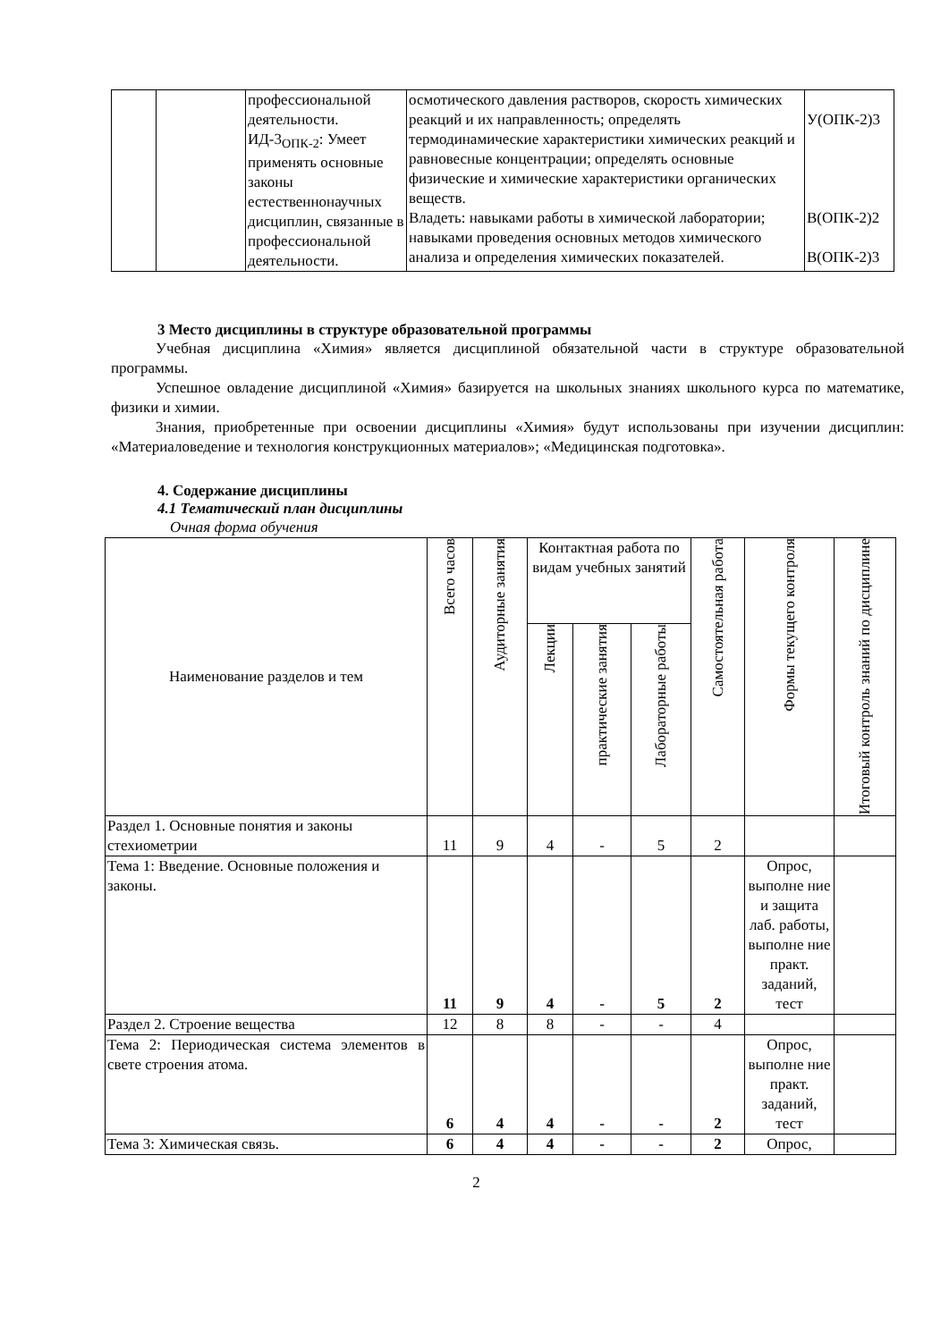| | | профессиональной деятельности. ИД-3<sub>ОПК-2</sub>: Умеет применять основные законы естественнонаучных дисциплин, связанные в профессиональной деятельности. | осмотического давления растворов, скорость химических реакций и их направленность; определять термодинамические характеристики химических реакций и равновесные концентрации; определять основные физические и химические характеристики органических веществ. Владеть: навыками работы в химической лаборатории; навыками проведения основных методов химического анализа и определения химических показателей. | У(ОПК-2)3 В(ОПК-2)2 В(ОПК-2)3 |
3 Место дисциплины в структуре образовательной программы
Учебная дисциплина «Химия» является дисциплиной обязательной части в структуре образовательной программы.
Успешное овладение дисциплиной «Химия» базируется на школьных знаниях школьного курса по математике, физики и химии.
Знания, приобретенные при освоении дисциплины «Химия» будут использованы при изучении дисциплин: «Материаловедение и технология конструкционных материалов»; «Медицинская подготовка».
4. Содержание дисциплины
4.1 Тематический план дисциплины
Очная форма обучения
| Наименование разделов и тем | Всего часов | Аудиторные занятия | Контактная работа по видам учебных занятий | | | Самостоятельная работа | Формы текущего контроля | Итоговый контроль знаний по дисциплине |
| --- | --- | --- | --- | --- | --- | --- | --- | --- |
| | | | Лекции | практические занятия | Лабораторные работы | | | |
| Раздел 1. Основные понятия и законы стехиометрии | 11 | 9 | 4 | - | 5 | 2 | | |
| Тема 1: Введение. Основные положения и законы. | 11 | 9 | 4 | - | 5 | 2 | Опрос, выполне ние и защита лаб. работы, выполне ние практ. заданий, тест | |
| Раздел 2. Строение вещества | 12 | 8 | 8 | - | - | 4 | | |
| Тема 2: Периодическая система элементов в свете строения атома. | 6 | 4 | 4 | - | - | 2 | Опрос, выполне ние практ. заданий, тест | |
| Тема 3: Химическая связь. | 6 | 4 | 4 | - | - | 2 | Опрос, | |
2